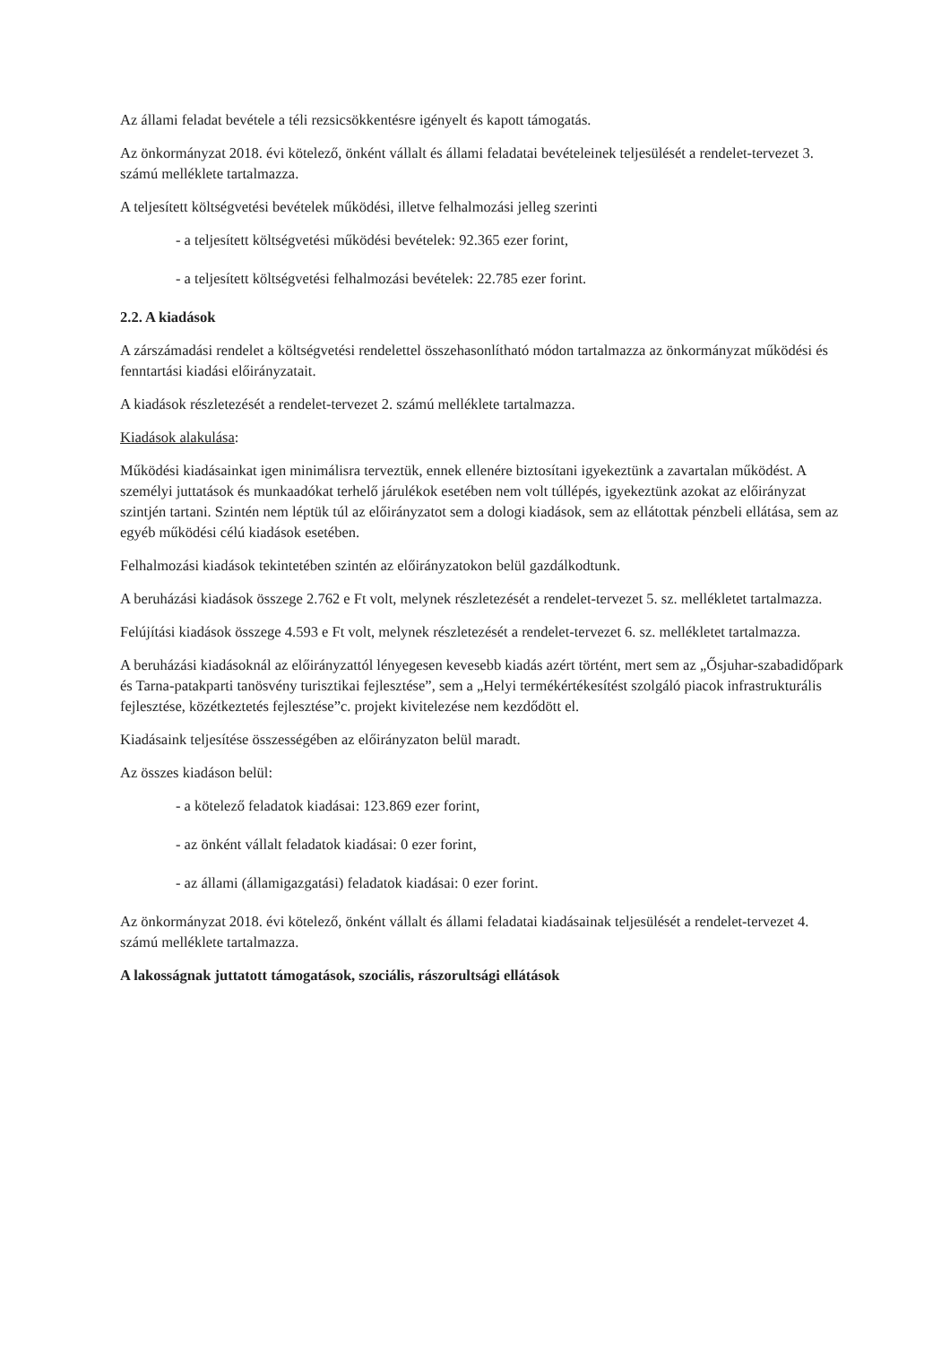Az állami feladat bevétele a téli rezsicsökkentésre igényelt és kapott támogatás.
Az önkormányzat 2018. évi kötelező, önként vállalt és állami feladatai bevételeinek teljesülését a rendelet-tervezet 3. számú melléklete tartalmazza.
A teljesített költségvetési bevételek működési, illetve felhalmozási jelleg szerinti
- a teljesített költségvetési működési bevételek: 92.365 ezer forint,
- a teljesített költségvetési felhalmozási bevételek: 22.785 ezer forint.
2.2. A kiadások
A zárszámadási rendelet a költségvetési rendelettel összehasonlítható módon tartalmazza az önkormányzat működési és fenntartási kiadási előirányzatait.
A kiadások részletezését a rendelet-tervezet 2. számú melléklete tartalmazza.
Kiadások alakulása:
Működési kiadásainkat igen minimálisra terveztük, ennek ellenére biztosítani igyekeztünk a zavartalan működést. A személyi juttatások és munkaadókat terhelő járulékok esetében nem volt túllépés, igyekeztünk azokat az előirányzat szintjén tartani. Szintén nem léptük túl az előirányzatot sem a dologi kiadások, sem az ellátottak pénzbeli ellátása, sem az egyéb működési célú kiadások esetében.
Felhalmozási kiadások tekintetében szintén az előirányzatokon belül gazdálkodtunk.
A beruházási kiadások összege 2.762 e Ft volt, melynek részletezését a rendelet-tervezet 5. sz. mellékletet tartalmazza.
Felújítási kiadások összege 4.593 e Ft volt, melynek részletezését a rendelet-tervezet 6. sz. mellékletet tartalmazza.
A beruházási kiadásoknál az előirányzattól lényegesen kevesebb kiadás azért történt, mert sem az „Ősjuhar-szabadidőpark és Tarna-patakparti tanösvény turisztikai fejlesztése”, sem a „Helyi termékértékesítést szolgáló piacok infrastrukturális fejlesztése, közétkeztetés fejlesztése”c. projekt kivitelezése nem kezdődött el.
Kiadásaink teljesítése összességében az előirányzaton belül maradt.
Az összes kiadáson belül:
- a kötelező feladatok kiadásai: 123.869 ezer forint,
- az önként vállalt feladatok kiadásai: 0 ezer forint,
- az állami (államigazgatási) feladatok kiadásai: 0 ezer forint.
Az önkormányzat 2018. évi kötelező, önként vállalt és állami feladatai kiadásainak teljesülését a rendelet-tervezet 4. számú melléklete tartalmazza.
A lakosságnak juttatott támogatások, szociális, rászorultsági ellátások